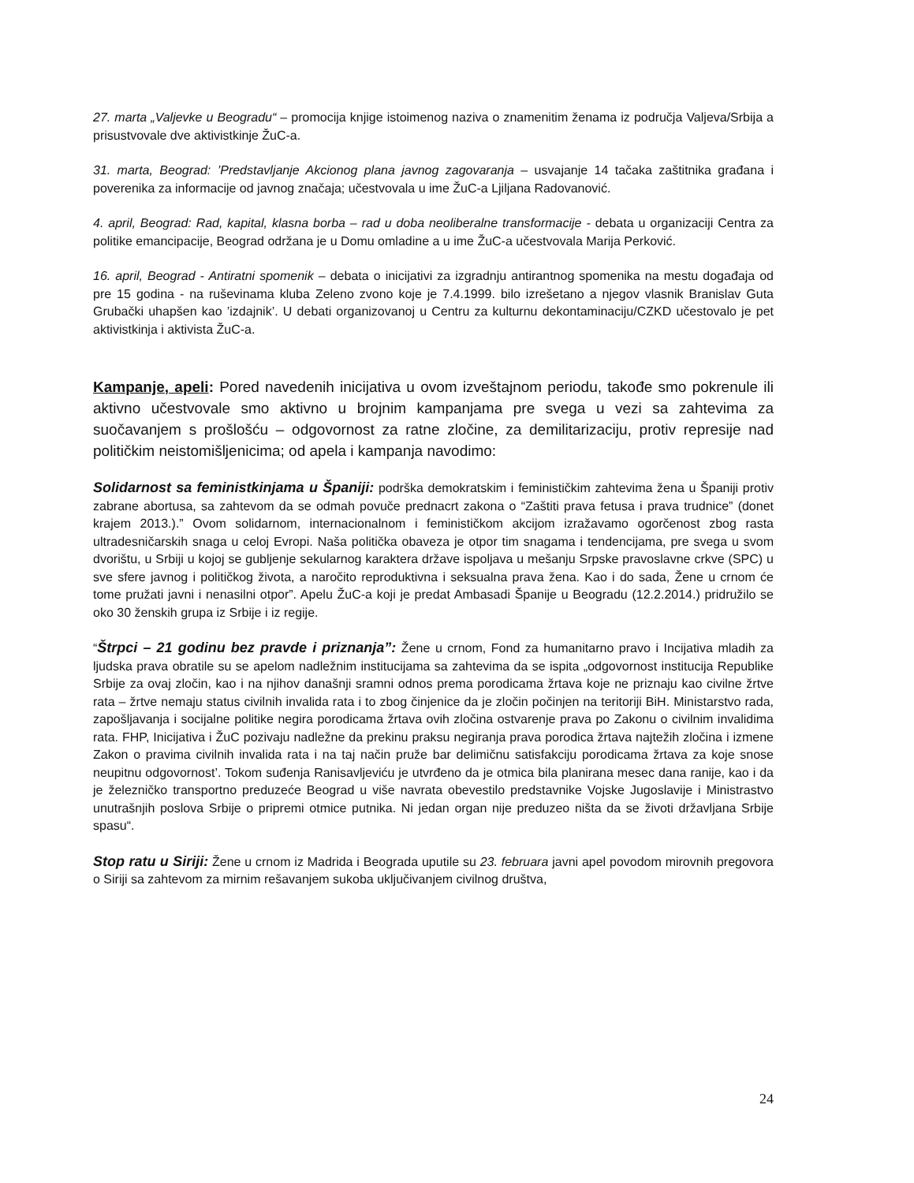27. marta „Valjevke u Beogradu“ – promocija knjige istoimenog naziva o znamenitim ženama iz područja Valjeva/Srbija a prisustvovale dve aktivistkinje ŽuC-a.
31. marta, Beograd: ’Predstavljanje Akcionog plana javnog zagovaranja – usvajanje 14 tačaka zaštitnika građana i poverenika za informacije od javnog značaja; učestvovala u ime ŽuC-a Ljiljana Radovanović.
4. april, Beograd: Rad, kapital, klasna borba – rad u doba neoliberalne transformacije - debata u organizaciji Centra za politike emancipacije, Beograd održana je u Domu omladine a u ime ŽuC-a učestvovala Marija Perković.
16. april, Beograd - Antiratni spomenik – debata o inicijativi za izgradnju antirantnog spomenika na mestu događaja od pre 15 godina - na ruševinama kluba Zeleno zvono koje je 7.4.1999. bilo izrešetano a njegov vlasnik Branislav Guta Grubački uhapšen kao ’izdajnik’. U debati organizovanoj u Centru za kulturnu dekontaminaciju/CZKD učestovalo je pet aktivistkinja i aktivista ŽuC-a.
Kampanje, apeli: Pored navedenih inicijativa u ovom izveštajnom periodu, takođe smo pokrenule ili aktivno učestvovale smo aktivno u brojnim kampanjama pre svega u vezi sa zahtevima za suočavanjem s prošlošću – odgovornost za ratne zločine, za demilitarizaciju, protiv represije nad političkim neistomišljenicima; od apela i kampanja navodimo:
Solidarnost sa feministkinjama u Španiji: podrška demokratskim i feminističkim zahtevima žena u Španiji protiv zabrane abortusa, sa zahtevom da se odmah povuče prednacrt zakona o “Zaštiti prava fetusa i prava trudnice” (donet krajem 2013.).” Ovom solidarnom, internacionalnom i feminističkom akcijom izražavamo ogorčenost zbog rasta ultradesničarskih snaga u celoj Evropi. Naša politička obaveza je otpor tim snagama i tendencijama, pre svega u svom dvorištu, u Srbiji u kojoj se gubljenje sekularnog karaktera države ispoljava u mešanju Srpske pravoslavne crkve (SPC) u sve sfere javnog i političkog života, a naročito reproduktivna i seksualna prava žena. Kao i do sada, Žene u crnom će tome pružati javni i nenasilni otpor”. Apelu ŽuC-a koji je predat Ambasadi Španije u Beogradu (12.2.2014.) pridružilo se oko 30 ženskih grupa iz Srbije i iz regije.
“Štrpci – 21 godinu bez pravde i priznanja”: Žene u crnom, Fond za humanitarno pravo i Incijativa mladih za ljudska prava obratile su se apelom nadležnim institucijama sa zahtevima da se ispita „odgovornost institucija Republike Srbije za ovaj zločin, kao i na njihov današnji sramni odnos prema porodicama žrtava koje ne priznaju kao civilne žrtve rata – žrtve nemaju status civilnih invalida rata i to zbog činjenice da je zločin počinjen na teritoriji BiH. Ministarstvo rada, zapošljavanja i socijalne politike negira porodicama žrtava ovih zločina ostvarenje prava po Zakonu o civilnim invalidima rata. FHP, Inicijativa i ŽuC pozivaju nadležne da prekinu praksu negiranja prava porodica žrtava najtežih zločina i izmene Zakon o pravima civilnih invalida rata i na taj način pruže bar delimičnu satisfakciju porodicama žrtava za koje snose neupitnu odgovornost’. Tokom suđenja Ranisavljeviću je utvrđeno da je otmica bila planirana mesec dana ranije, kao i da je železničko transportno preduzeće Beograd u više navrata obevestilo predstavnike Vojske Jugoslavije i Ministrastvo unutrašnjih poslova Srbije o pripremi otmice putnika. Ni jedan organ nije preduzeo ništa da se životi državljana Srbije spasu“.
Stop ratu u Siriji: Žene u crnom iz Madrida i Beograda uputile su 23. februara javni apel povodom mirovnih pregovora o Siriji sa zahtevom za mirnim rešavanjem sukoba uključivanjem civilnog društva,
24